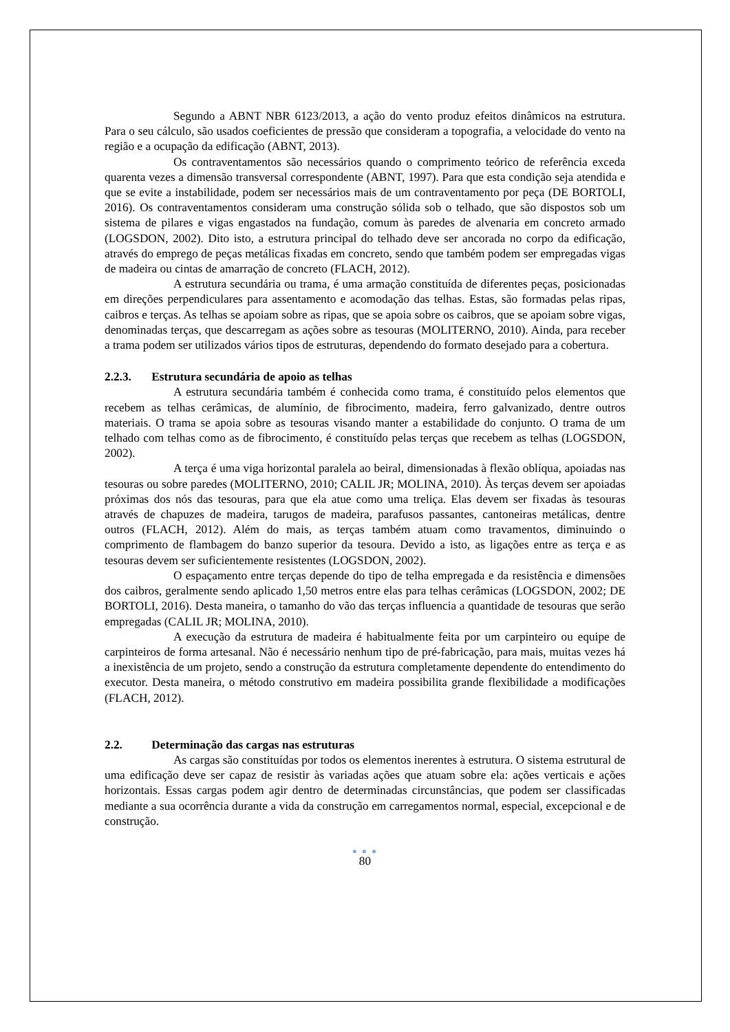Segundo a ABNT NBR 6123/2013, a ação do vento produz efeitos dinâmicos na estrutura. Para o seu cálculo, são usados coeficientes de pressão que consideram a topografia, a velocidade do vento na região e a ocupação da edificação (ABNT, 2013).
Os contraventamentos são necessários quando o comprimento teórico de referência exceda quarenta vezes a dimensão transversal correspondente (ABNT, 1997). Para que esta condição seja atendida e que se evite a instabilidade, podem ser necessários mais de um contraventamento por peça (DE BORTOLI, 2016). Os contraventamentos consideram uma construção sólida sob o telhado, que são dispostos sob um sistema de pilares e vigas engastados na fundação, comum às paredes de alvenaria em concreto armado (LOGSDON, 2002). Dito isto, a estrutura principal do telhado deve ser ancorada no corpo da edificação, através do emprego de peças metálicas fixadas em concreto, sendo que também podem ser empregadas vigas de madeira ou cintas de amarração de concreto (FLACH, 2012).
A estrutura secundária ou trama, é uma armação constituída de diferentes peças, posicionadas em direções perpendiculares para assentamento e acomodação das telhas. Estas, são formadas pelas ripas, caibros e terças. As telhas se apoiam sobre as ripas, que se apoia sobre os caibros, que se apoiam sobre vigas, denominadas terças, que descarregam as ações sobre as tesouras (MOLITERNO, 2010). Ainda, para receber a trama podem ser utilizados vários tipos de estruturas, dependendo do formato desejado para a cobertura.
2.2.3. Estrutura secundária de apoio as telhas
A estrutura secundária também é conhecida como trama, é constituído pelos elementos que recebem as telhas cerâmicas, de alumínio, de fibrocimento, madeira, ferro galvanizado, dentre outros materiais. O trama se apoia sobre as tesouras visando manter a estabilidade do conjunto. O trama de um telhado com telhas como as de fibrocimento, é constituído pelas terças que recebem as telhas (LOGSDON, 2002).
A terça é uma viga horizontal paralela ao beiral, dimensionadas à flexão oblíqua, apoiadas nas tesouras ou sobre paredes (MOLITERNO, 2010; CALIL JR; MOLINA, 2010). Às terças devem ser apoiadas próximas dos nós das tesouras, para que ela atue como uma treliça. Elas devem ser fixadas às tesouras através de chapuzes de madeira, tarugos de madeira, parafusos passantes, cantoneiras metálicas, dentre outros (FLACH, 2012). Além do mais, as terças também atuam como travamentos, diminuindo o comprimento de flambagem do banzo superior da tesoura. Devido a isto, as ligações entre as terça e as tesouras devem ser suficientemente resistentes (LOGSDON, 2002).
O espaçamento entre terças depende do tipo de telha empregada e da resistência e dimensões dos caibros, geralmente sendo aplicado 1,50 metros entre elas para telhas cerâmicas (LOGSDON, 2002; DE BORTOLI, 2016). Desta maneira, o tamanho do vão das terças influencia a quantidade de tesouras que serão empregadas (CALIL JR; MOLINA, 2010).
A execução da estrutura de madeira é habitualmente feita por um carpinteiro ou equipe de carpinteiros de forma artesanal. Não é necessário nenhum tipo de pré-fabricação, para mais, muitas vezes há a inexistência de um projeto, sendo a construção da estrutura completamente dependente do entendimento do executor. Desta maneira, o método construtivo em madeira possibilita grande flexibilidade a modificações (FLACH, 2012).
2.2. Determinação das cargas nas estruturas
As cargas são constituídas por todos os elementos inerentes à estrutura. O sistema estrutural de uma edificação deve ser capaz de resistir às variadas ações que atuam sobre ela: ações verticais e ações horizontais. Essas cargas podem agir dentro de determinadas circunstâncias, que podem ser classificadas mediante a sua ocorrência durante a vida da construção em carregamentos normal, especial, excepcional e de construção.
● ● ●
80